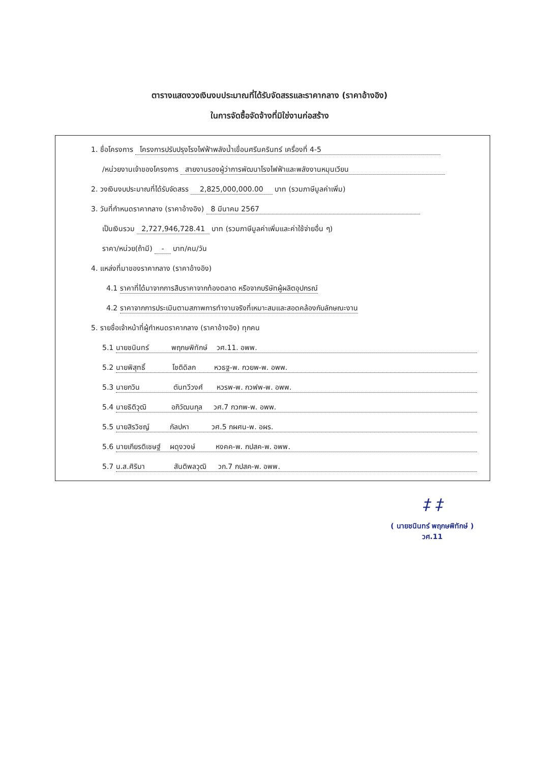ตารางแสดงวงเงินงบประมาณที่ได้รับจัดสรรและราคากลาง (ราคาอ้างอิง)
ในการจัดซื้อจัดจ้างที่มิใช่งานก่อสร้าง
1. ชื่อโครงการ โครงการปรับปรุงโรงไฟฟ้าพลังน้ำเขื่อนศรีนครินทร์ เครื่องที่ 4-5
/หน่วยงานเจ้าของโครงการ สายงานรองผู้ว่าการพัฒนาโรงไฟฟ้าและพลังงานหมุนเวียน
2. วงเงินงบประมาณที่ได้รับจัดสรร 2,825,000,000.00 บาท (รวมภาษีมูลค่าเพิ่ม)
3. วันที่กำหนดราคากลาง (ราคาอ้างอิง) 8 มีนาคม 2567
เป็นเงินรวม 2,727,946,728.41 บาท (รวมภาษีมูลค่าเพิ่มและค่าใช้จ่ายอื่น ๆ)
ราคา/หน่วย(ถ้ามี) - บาท/คน/วัน
4. แหล่งที่มาของราคากลาง (ราคาอ้างอิง)
4.1 ราคาที่ได้มาจากการสืบราคาจากท้องตลาด หรือจากบริษัทผู้ผลิตอุปกรณ์
4.2 ราคาจากการประเมินตามสภาพการทำงานจริงที่เหมาะสมและสอดคล้องกับลักษณะงาน
5. รายชื่อเจ้าหน้าที่ผู้กำหนดราคากลาง (ราคาอ้างอิง) ทุกคน
5.1 นายชนินทร์ พฤกษพิทักษ์ วศ.11. อพพ.
5.2 นายพิสุทธิ์ โชติดิลก หวธฐ-พ. กวยพ-พ. อพพ.
5.3 นายกวิน ตันทวีวงศ์ หวรพ-พ. กวฟพ-พ. อพพ.
5.4 นายธิติวุฒิ อภิวัฒนกุล วศ.7 กวกพ-พ. อพพ.
5.5 นายสิรวิชญ์ กัลปหา วศ.5 กผศน-พ. อผร.
5.6 นายเกียรติเชษฐ์ ผดุงวงษ์ หงคค-พ. กปสค-พ. อพพ.
5.7 น.ส.ศิริมา สันติพลวุฒิ วก.7 กปสค-พ. อพพ.
‡ ‡
( นายชนินทร์ พฤกษพิทักษ์ )
วศ.11